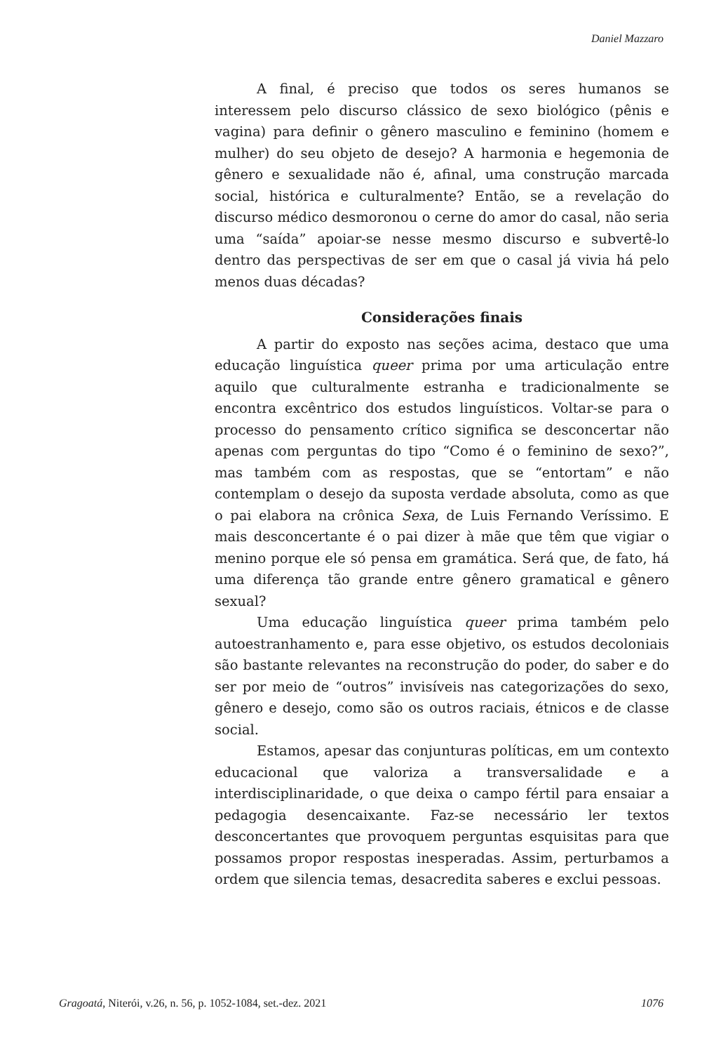Daniel Mazzaro
A final, é preciso que todos os seres humanos se interessem pelo discurso clássico de sexo biológico (pênis e vagina) para definir o gênero masculino e feminino (homem e mulher) do seu objeto de desejo? A harmonia e hegemonia de gênero e sexualidade não é, afinal, uma construção marcada social, histórica e culturalmente? Então, se a revelação do discurso médico desmoronou o cerne do amor do casal, não seria uma “saída” apoiar-se nesse mesmo discurso e subvertê-lo dentro das perspectivas de ser em que o casal já vivia há pelo menos duas décadas?
Considerações finais
A partir do exposto nas seções acima, destaco que uma educação linguística queer prima por uma articulação entre aquilo que culturalmente estranha e tradicionalmente se encontra excêntrico dos estudos linguísticos. Voltar-se para o processo do pensamento crítico significa se desconcertar não apenas com perguntas do tipo “Como é o feminino de sexo?”, mas também com as respostas, que se “entortam” e não contemplam o desejo da suposta verdade absoluta, como as que o pai elabora na crônica Sexa, de Luis Fernando Veríssimo. E mais desconcertante é o pai dizer à mãe que têm que vigiar o menino porque ele só pensa em gramática. Será que, de fato, há uma diferença tão grande entre gênero gramatical e gênero sexual?
Uma educação linguística queer prima também pelo autoestranhamento e, para esse objetivo, os estudos decoloniais são bastante relevantes na reconstrução do poder, do saber e do ser por meio de “outros” invisíveis nas categorizações do sexo, gênero e desejo, como são os outros raciais, étnicos e de classe social.
Estamos, apesar das conjunturas políticas, em um contexto educacional que valoriza a transversalidade e a interdisciplinaridade, o que deixa o campo fértil para ensaiar a pedagogia desencaixante. Faz-se necessário ler textos desconcertantes que provoquem perguntas esquisitas para que possamos propor respostas inesperadas. Assim, perturbamos a ordem que silencia temas, desacredita saberes e exclui pessoas.
Gragoatá, Niterói, v.26, n. 56, p. 1052-1084, set.-dez. 2021 1076